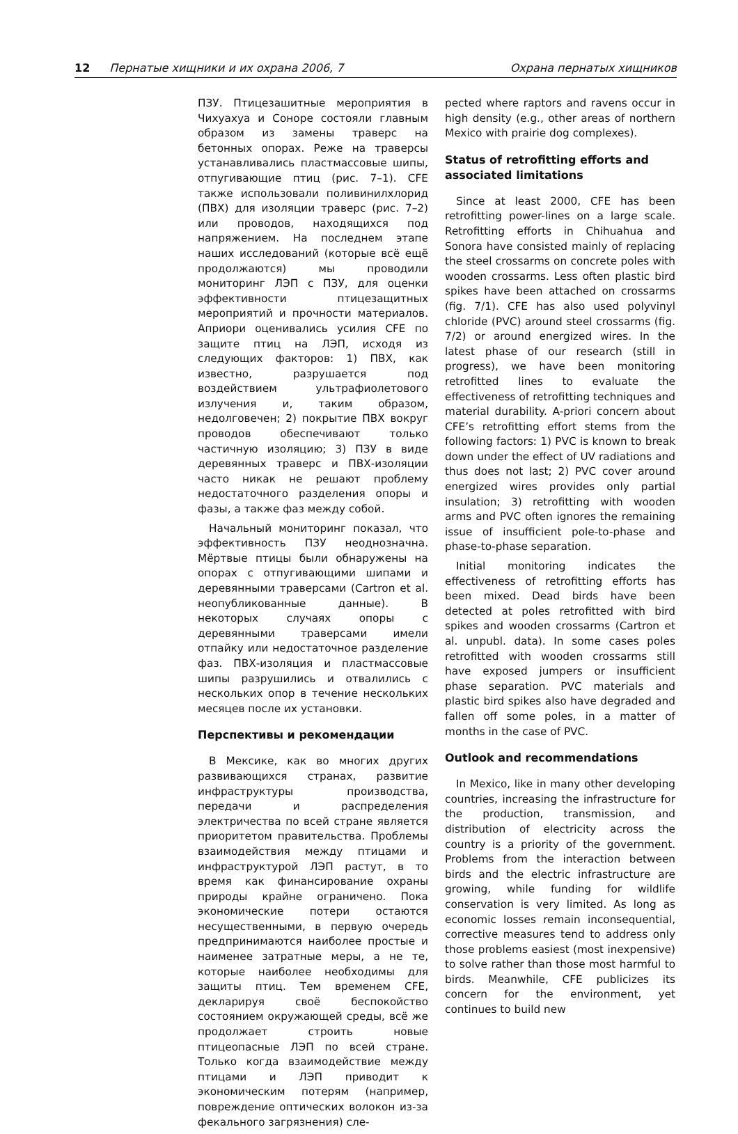12 Пернатые хищники и их охрана 2006, 7 Охрана пернатых хищников
ПЗУ. Птицезашитные мероприятия в Чихуахуа и Соноре состояли главным образом из замены траверс на бетонных опорах. Реже на траверсы устанавливались пластмассовые шипы, отпугивающие птиц (рис. 7–1). CFE также использовали поливинилхлорид (ПВХ) для изоляции траверс (рис. 7–2) или проводов, находящихся под напряжением. На последнем этапе наших исследований (которые всё ещё продолжаются) мы проводили мониторинг ЛЭП с ПЗУ, для оценки эффективности птицезащитных мероприятий и прочности материалов. Априори оценивались усилия CFE по защите птиц на ЛЭП, исходя из следующих факторов: 1) ПВХ, как известно, разрушается под воздействием ультрафиолетового излучения и, таким образом, недолговечен; 2) покрытие ПВХ вокруг проводов обеспечивают только частичную изоляцию; 3) ПЗУ в виде деревянных траверс и ПВХ-изоляции часто никак не решают проблему недостаточного разделения опоры и фазы, а также фаз между собой.
Начальный мониторинг показал, что эффективность ПЗУ неоднозначна. Мёртвые птицы были обнаружены на опорах с отпугивающими шипами и деревянными траверсами (Cartron et al. неопубликованные данные). В некоторых случаях опоры с деревянными траверсами имели отпайку или недостаточное разделение фаз. ПВХ-изоляция и пластмассовые шипы разрушились и отвалились с нескольких опор в течение нескольких месяцев после их установки.
Перспективы и рекомендации
В Мексике, как во многих других развивающихся странах, развитие инфраструктуры производства, передачи и распределения электричества по всей стране является приоритетом правительства. Проблемы взаимодействия между птицами и инфраструктурой ЛЭП растут, в то время как финансирование охраны природы крайне ограничено. Пока экономические потери остаются несущественными, в первую очередь предпринимаются наиболее простые и наименее затратные меры, а не те, которые наиболее необходимы для защиты птиц. Тем временем CFE, декларируя своё беспокойство состоянием окружающей среды, всё же продолжает строить новые птицеопасные ЛЭП по всей стране. Только когда взаимодействие между птицами и ЛЭП приводит к экономическим потерям (например, повреждение оптических волокон из-за фекального загрязнения) сле-
pected where raptors and ravens occur in high density (e.g., other areas of northern Mexico with prairie dog complexes).
Status of retrofitting efforts and associated limitations
Since at least 2000, CFE has been retrofitting power-lines on a large scale. Retrofitting efforts in Chihuahua and Sonora have consisted mainly of replacing the steel crossarms on concrete poles with wooden crossarms. Less often plastic bird spikes have been attached on crossarms (fig. 7/1). CFE has also used polyvinyl chloride (PVC) around steel crossarms (fig. 7/2) or around energized wires. In the latest phase of our research (still in progress), we have been monitoring retrofitted lines to evaluate the effectiveness of retrofitting techniques and material durability. A-priori concern about CFE’s retrofitting effort stems from the following factors: 1) PVC is known to break down under the effect of UV radiations and thus does not last; 2) PVC cover around energized wires provides only partial insulation; 3) retrofitting with wooden arms and PVC often ignores the remaining issue of insufficient pole-to-phase and phase-to-phase separation.
Initial monitoring indicates the effectiveness of retrofitting efforts has been mixed. Dead birds have been detected at poles retrofitted with bird spikes and wooden crossarms (Cartron et al. unpubl. data). In some cases poles retrofitted with wooden crossarms still have exposed jumpers or insufficient phase separation. PVC materials and plastic bird spikes also have degraded and fallen off some poles, in a matter of months in the case of PVC.
Outlook and recommendations
In Mexico, like in many other developing countries, increasing the infrastructure for the production, transmission, and distribution of electricity across the country is a priority of the government. Problems from the interaction between birds and the electric infrastructure are growing, while funding for wildlife conservation is very limited. As long as economic losses remain inconsequential, corrective measures tend to address only those problems easiest (most inexpensive) to solve rather than those most harmful to birds. Meanwhile, CFE publicizes its concern for the environment, yet continues to build new